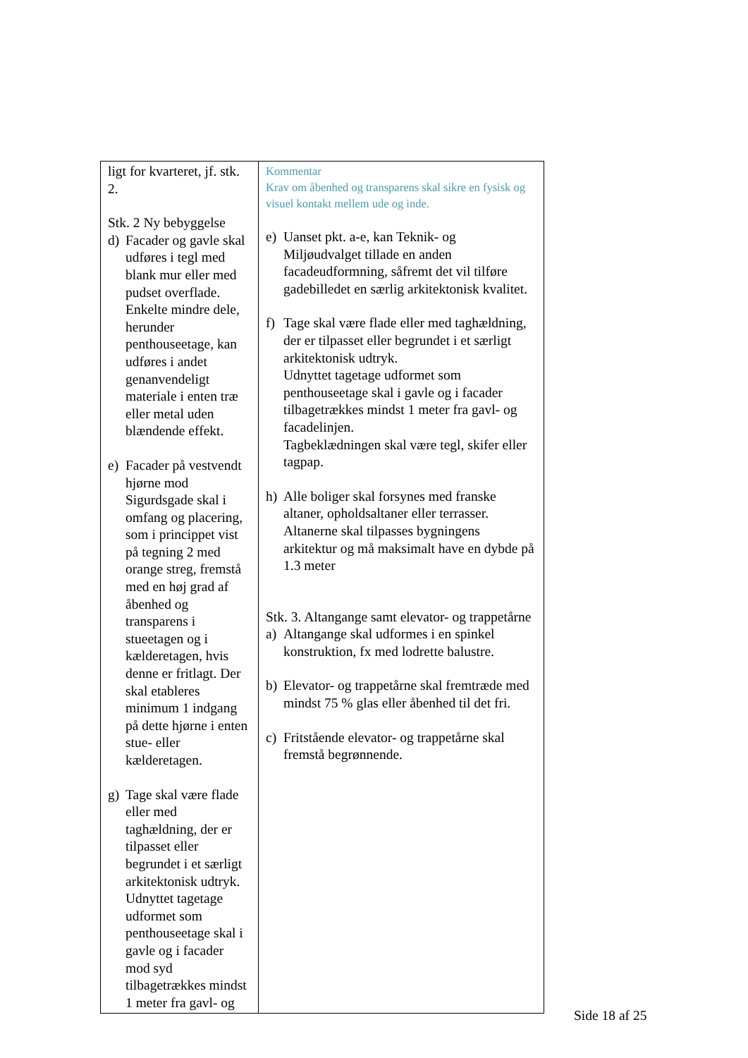| ligt for kvarteret, jf. stk. 2. Stk. 2 Ny bebyggelse d) Facader og gavle skal udføres i tegl med blank mur eller med pudset overflade. Enkelte mindre dele, herunder penthouseetage, kan udføres i andet genanvendeligt materiale i enten træ eller metal uden blændende effekt. e) Facader på vestvendt hjørne mod Sigurdsgade skal i omfang og placering, som i princippet vist på tegning 2 med orange streg, fremstå med en høj grad af åbenhed og transparens i stueetagen og i kælderetagen, hvis denne er fritlagt. Der skal etableres minimum 1 indgang på dette hjørne i enten stue- eller kælderetagen. g) Tage skal være flade eller med taghældning, der er tilpasset eller begrundet i et særligt arkitektonisk udtryk. Udnyttet tagetage udformet som penthouseetage skal i gavle og i facader mod syd tilbagetrækkes mindst 1 meter fra gavl- og | Kommentar Krav om åbenhed og transparens skal sikre en fysisk og visuel kontakt mellem ude og inde. e) Uanset pkt. a-e, kan Teknik- og Miljøudvalget tillade en anden facadeudformning, såfremt det vil tilføre gadebilledet en særlig arkitektonisk kvalitet. f) Tage skal være flade eller med taghældning, der er tilpasset eller begrundet i et særligt arkitektonisk udtryk. Udnyttet tagetage udformet som penthouseetage skal i gavle og i facader tilbagetrækkes mindst 1 meter fra gavl- og facadelinjen. Tagbeklædningen skal være tegl, skifer eller tagpap. h) Alle boliger skal forsynes med franske altaner, opholdsaltaner eller terrasser. Altanerne skal tilpasses bygningens arkitektur og må maksimalt have en dybde på 1.3 meter Stk. 3. Altangange samt elevator- og trappetårne a) Altangange skal udformes i en spinkel konstruktion, fx med lodrette balustre. b) Elevator- og trappetårne skal fremtræde med mindst 75 % glas eller åbenhed til det fri. c) Fritstående elevator- og trappetårne skal fremstå begrønnende. |
Side 18 af 25